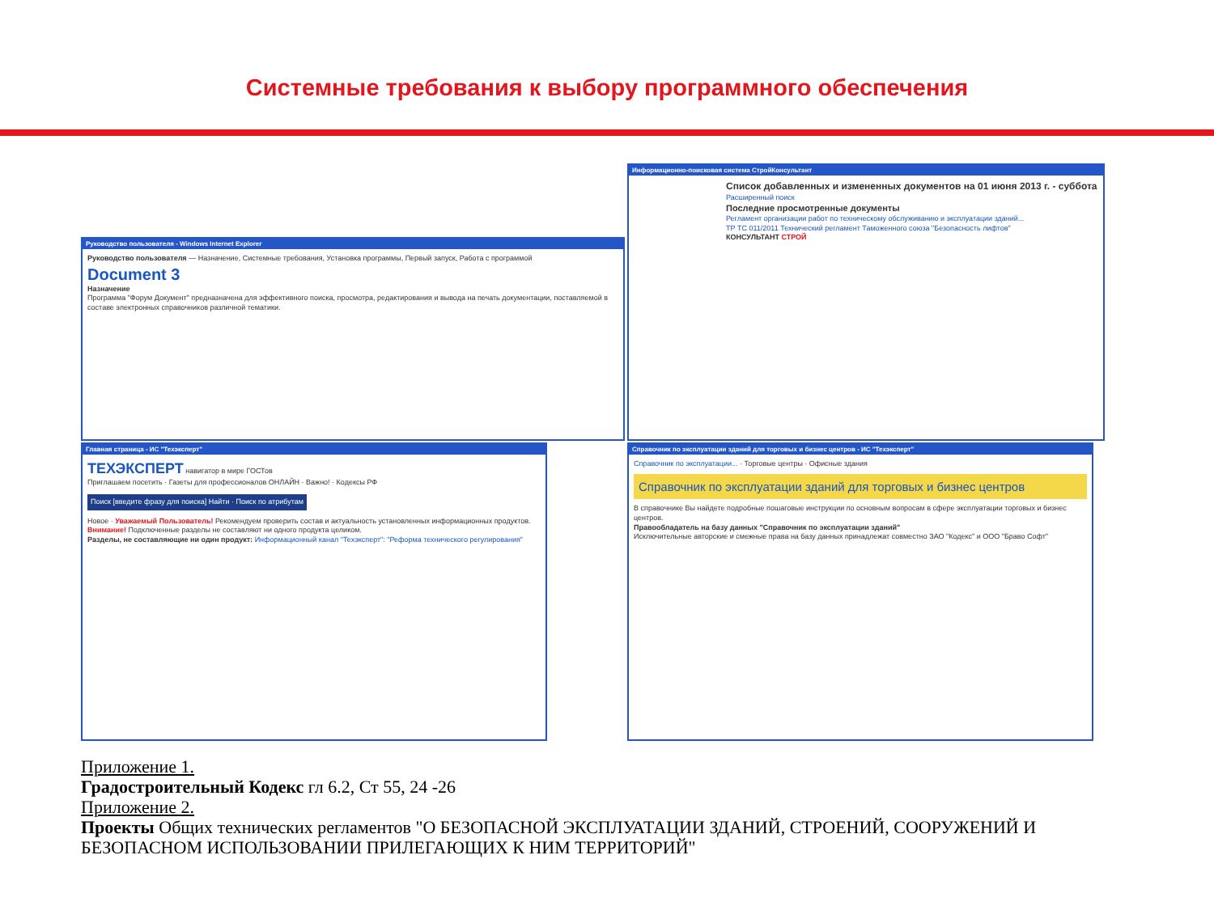Системные требования к выбору программного обеспечения
Руководство пользователя - Windows Internet Explorer
Руководство пользователя — Назначение, Системные требования, Установка программы, Первый запуск, Работа с программой
Document 3
Назначение
Программа "Форум Документ" предназначена для эффективного поиска, просмотра, редактирования и вывода на печать документации, поставляемой в составе электронных справочников различной тематики.
Информационно-поисковая система СтройКонсультант
Список добавленных и измененных документов на 01 июня 2013 г. - суббота
Расширенный поиск
Последние просмотренные документы
Регламент организации работ по техническому обслуживанию и эксплуатации зданий...
ТР ТС 011/2011 Технический регламент Таможенного союза "Безопасность лифтов"
КОНСУЛЬТАНТ СТРОЙ
Главная страница - ИС "Техэксперт"
ТЕХЭКСПЕРТ навигатор в мире ГОСТов
Приглашаем посетить · Газеты для профессионалов ОНЛАЙН · Важно! · Кодексы РФ
Поиск [введите фразу для поиска] Найти · Поиск по атрибутам
Новое · Уважаемый Пользователь! Рекомендуем проверить состав и актуальность установленных информационных продуктов.
Внимание! Подключенные разделы не составляют ни одного продукта целиком.
Разделы, не составляющие ни один продукт: Информационный канал "Техэксперт": "Реформа технического регулирования"
Справочник по эксплуатации зданий для торговых и бизнес центров - ИС "Техэксперт"
Справочник по эксплуатации... · Торговые центры · Офисные здания
Справочник по эксплуатации зданий для торговых и бизнес центров
В справочнике Вы найдете подробные пошаговые инструкции по основным вопросам в сфере эксплуатации торговых и бизнес центров.
Правообладатель на базу данных "Справочник по эксплуатации зданий"
Исключительные авторские и смежные права на базу данных принадлежат совместно ЗАО "Кодекс" и ООО "Браво Софт"
Приложение 1.
Градостроительный Кодекс гл 6.2, Ст 55, 24 -26
Приложение 2.
Проекты Общих технических регламентов "О БЕЗОПАСНОЙ ЭКСПЛУАТАЦИИ ЗДАНИЙ, СТРОЕНИЙ, СООРУЖЕНИЙ И БЕЗОПАСНОМ ИСПОЛЬЗОВАНИИ ПРИЛЕГАЮЩИХ К НИМ ТЕРРИТОРИЙ"